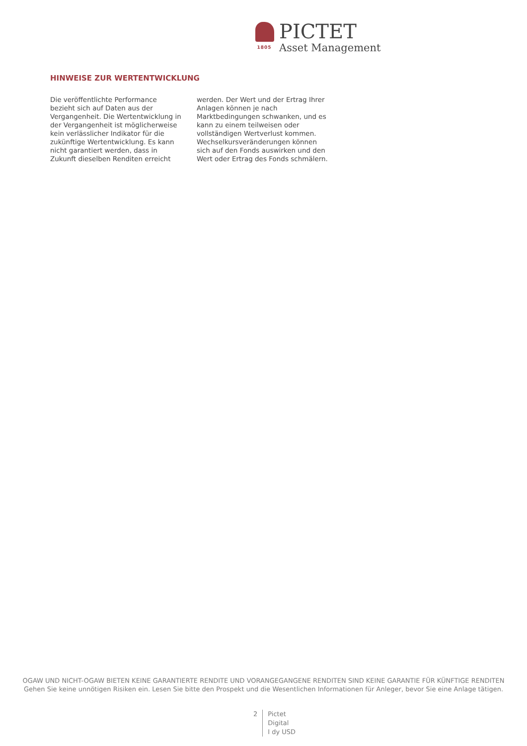1805
PICTET
Asset Management
HINWEISE ZUR WERTENTWICKLUNG
Die veröffentlichte Performance bezieht sich auf Daten aus der Vergangenheit. Die Wertentwicklung in der Vergangenheit ist möglicherweise kein verlässlicher Indikator für die zukünftige Wertentwicklung. Es kann nicht garantiert werden, dass in Zukunft dieselben Renditen erreicht
werden. Der Wert und der Ertrag Ihrer Anlagen können je nach Marktbedingungen schwanken, und es kann zu einem teilweisen oder vollständigen Wertverlust kommen. Wechselkursveränderungen können sich auf den Fonds auswirken und den Wert oder Ertrag des Fonds schmälern.
OGAW UND NICHT-OGAW BIETEN KEINE GARANTIERTE RENDITE UND VORANGEGANGENE RENDITEN SIND KEINE GARANTIE FÜR KÜNFTIGE RENDITEN
Gehen Sie keine unnötigen Risiken ein. Lesen Sie bitte den Prospekt und die Wesentlichen Informationen für Anleger, bevor Sie eine Anlage tätigen.
2 Pictet
Digital
I dy USD